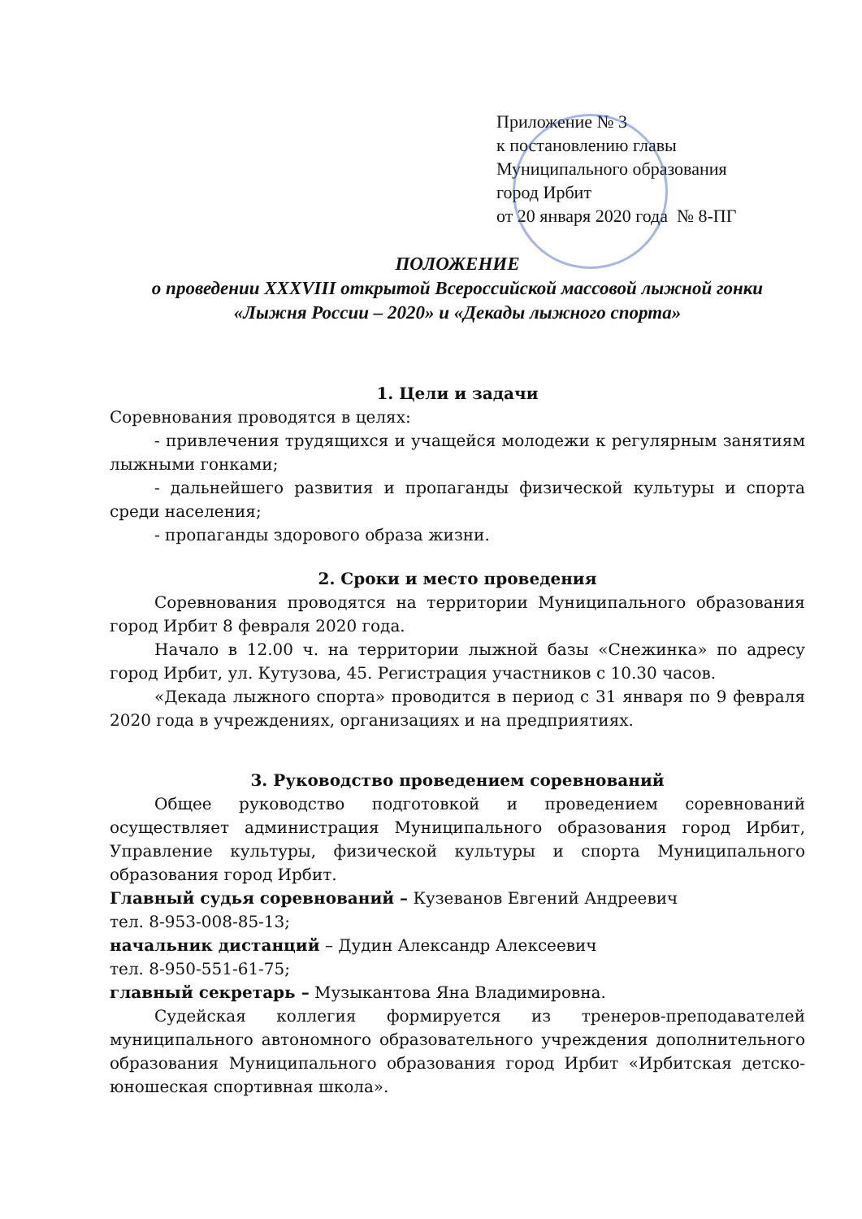Приложение № 3
к постановлению главы
Муниципального образования
город Ирбит
от 20 января 2020 года № 8-ПГ
ПОЛОЖЕНИЕ
о проведении XXXVIII открытой Всероссийской массовой лыжной гонки
«Лыжня России – 2020» и «Декады лыжного спорта»
1. Цели и задачи
Соревнования проводятся в целях:
- привлечения трудящихся и учащейся молодежи к регулярным занятиям лыжными гонками;
- дальнейшего развития и пропаганды физической культуры и спорта среди населения;
- пропаганды здорового образа жизни.
2. Сроки и место проведения
Соревнования проводятся на территории Муниципального образования город Ирбит 8 февраля 2020 года.
Начало в 12.00 ч. на территории лыжной базы «Снежинка» по адресу город Ирбит, ул. Кутузова, 45. Регистрация участников с 10.30 часов.
«Декада лыжного спорта» проводится в период с 31 января по 9 февраля 2020 года в учреждениях, организациях и на предприятиях.
3. Руководство проведением соревнований
Общее руководство подготовкой и проведением соревнований осуществляет администрация Муниципального образования город Ирбит, Управление культуры, физической культуры и спорта Муниципального образования город Ирбит.
Главный судья соревнований – Кузеванов Евгений Андреевич
тел. 8-953-008-85-13;
начальник дистанций – Дудин Александр Алексеевич
тел. 8-950-551-61-75;
главный секретарь – Музыкантова Яна Владимировна.
Судейская коллегия формируется из тренеров-преподавателей муниципального автономного образовательного учреждения дополнительного образования Муниципального образования город Ирбит «Ирбитская детско-юношеская спортивная школа».